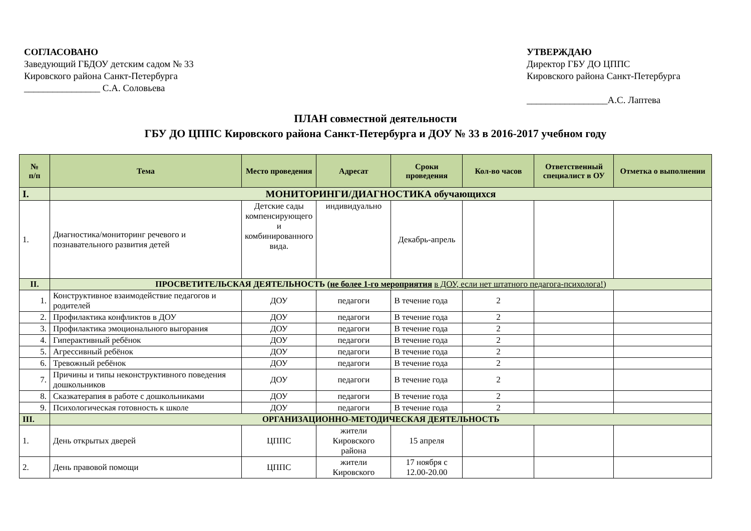СОГЛАСОВАНО
Заведующий ГБДОУ детским садом № 33
Кировского района Санкт-Петербурга
________________ С.А. Соловьева
УТВЕРЖДАЮ
Директор ГБУ ДО ЦППС
Кировского района Санкт-Петербурга
_________________А.С. Лаптева
ПЛАН совместной деятельности
ГБУ ДО ЦППС Кировского района Санкт-Петербурга и ДОУ № 33 в 2016-2017 учебном году
| № п/п | Тема | Место проведения | Адресат | Сроки проведения | Кол-во часов | Ответственный специалист в ОУ | Отметка о выполнении |
| --- | --- | --- | --- | --- | --- | --- | --- |
| I. | МОНИТОРИНГИ/ДИАГНОСТИКА обучающихся | | | | | | |
| 1. | Диагностика/мониторинг речевого и познавательного развития детей | Детские сады компенсирующего и комбинированного вида. | индивидуально | Декабрь-апрель | | | |
| II. | ПРОСВЕТИТЕЛЬСКАЯ ДЕЯТЕЛЬНОСТЬ ( не более 1-го мероприятия в ДОУ, если нет штатного педагога-психолога! ) | | | | | | |
| 1. | Конструктивное взаимодействие педагогов и родителей | ДОУ | педагоги | В течение года | 2 | | |
| 2. | Профилактика конфликтов в ДОУ | ДОУ | педагоги | В течение года | 2 | | |
| 3. | Профилактика эмоционального выгорания | ДОУ | педагоги | В течение года | 2 | | |
| 4. | Гиперактивный ребёнок | ДОУ | педагоги | В течение года | 2 | | |
| 5. | Агрессивный ребёнок | ДОУ | педагоги | В течение года | 2 | | |
| 6. | Тревожный ребёнок | ДОУ | педагоги | В течение года | 2 | | |
| 7. | Причины и типы неконструктивного поведения дошкольников | ДОУ | педагоги | В течение года | 2 | | |
| 8. | Сказкатерапия в работе с дошкольниками | ДОУ | педагоги | В течение года | 2 | | |
| 9. | Психологическая готовность к школе | ДОУ | педагоги | В течение года | 2 | | |
| III. | ОРГАНИЗАЦИОННО-МЕТОДИЧЕСКАЯ ДЕЯТЕЛЬНОСТЬ | | | | | | |
| 1. | День открытых дверей | ЦППС | жители Кировского района | 15 апреля | | | |
| 2. | День правовой помощи | ЦППС | жители Кировского | 17 ноября с 12.00-20.00 | | | |